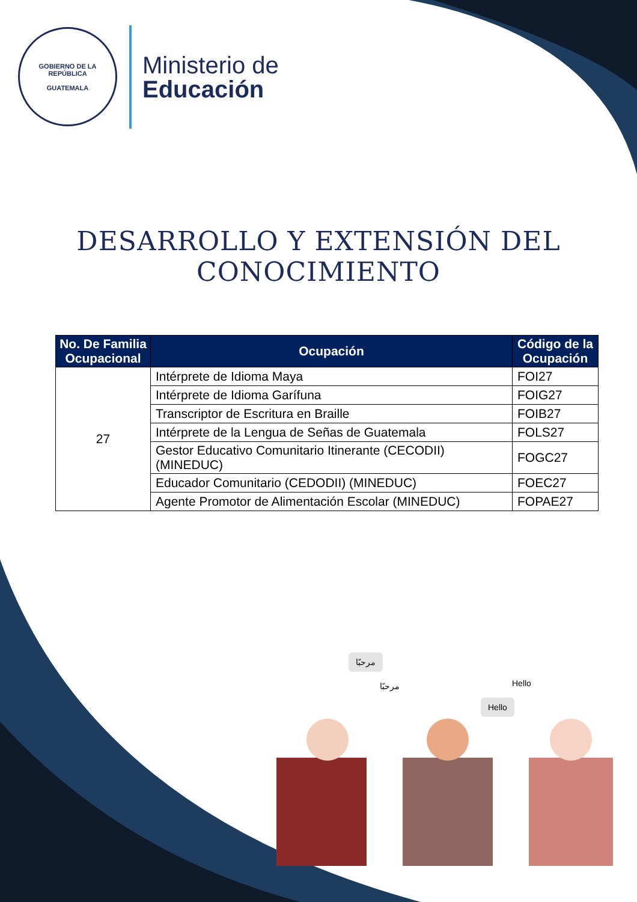GOBIERNO DE LA REPÚBLICA
GUATEMALA
Ministerio de
Educación
DESARROLLO Y EXTENSIÓN DEL CONOCIMIENTO
| No. De Familia Ocupacional | Ocupación | Código de la Ocupación |
| --- | --- | --- |
| 27 | Intérprete de Idioma Maya | FOI27 |
| | Intérprete de Idioma Garífuna | FOIG27 |
| | Transcriptor de Escritura en Braille | FOIB27 |
| | Intérprete de la Lengua de Señas de Guatemala | FOLS27 |
| | Gestor Educativo Comunitario Itinerante (CECODII) (MINEDUC) | FOGC27 |
| | Educador Comunitario (CEDODII) (MINEDUC) | FOEC27 |
| | Agente Promotor de Alimentación Escolar (MINEDUC) | FOPAE27 |
مرحبًا
مرحبًا Hello
Hello